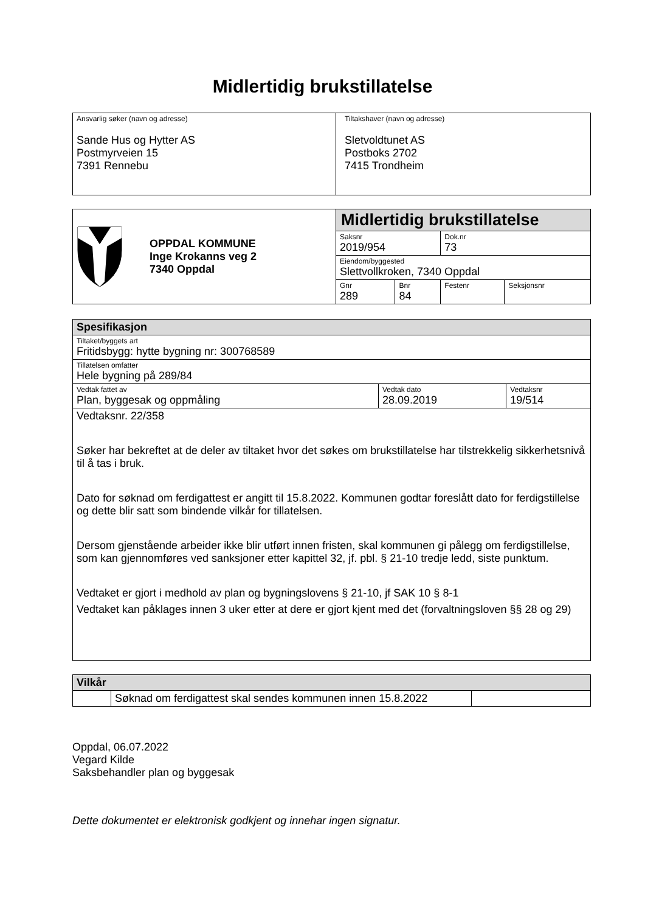Midlertidig brukstillatelse
| Ansvarlig søker (navn og adresse) Sande Hus og Hytter AS Postmyrveien 15 7391 Rennebu | Tiltakshaver (navn og adresse) Sletvoldtunet AS Postboks 2702 7415 Trondheim |
| OPPDAL KOMMUNE Inge Krokanns veg 2 7340 Oppdal | Midlertidig brukstillatelse | | | |
| | Saksnr 2019/954 | | Dok.nr 73 | |
| | Eiendom/byggested Slettvollkroken, 7340 Oppdal | | | |
| | Gnr 289 | Bnr 84 | Festenr | Seksjonsnr |
| Spesifikasjon | | |
| --- | --- | --- |
| Tiltaket/byggets art Fritidsbygg: hytte bygning nr: 300768589 | | |
| Tillatelsen omfatter Hele bygning på 289/84 | | |
| Vedtak fattet av Plan, byggesak og oppmåling | Vedtak dato 28.09.2019 | Vedtaksnr 19/514 |
| Vedtaksnr. 22/358 Søker har bekreftet at de deler av tiltaket hvor det søkes om brukstillatelse har tilstrekkelig sikkerhetsnivå til å tas i bruk. Dato for søknad om ferdigattest er angitt til 15.8.2022. Kommunen godtar foreslått dato for ferdigstillelse og dette blir satt som bindende vilkår for tillatelsen. Dersom gjenstående arbeider ikke blir utført innen fristen, skal kommunen gi pålegg om ferdigstillelse, som kan gjennomføres ved sanksjoner etter kapittel 32, jf. pbl. § 21-10 tredje ledd, siste punktum. Vedtaket er gjort i medhold av plan og bygningslovens § 21-10, jf SAK 10 § 8-1 Vedtaket kan påklages innen 3 uker etter at dere er gjort kjent med det (forvaltningsloven §§ 28 og 29) | | |
| Vilkår | | |
| --- | --- | --- |
| | Søknad om ferdigattest skal sendes kommunen innen 15.8.2022 | |
Oppdal, 06.07.2022
Vegard Kilde
Saksbehandler plan og byggesak
Dette dokumentet er elektronisk godkjent og innehar ingen signatur.